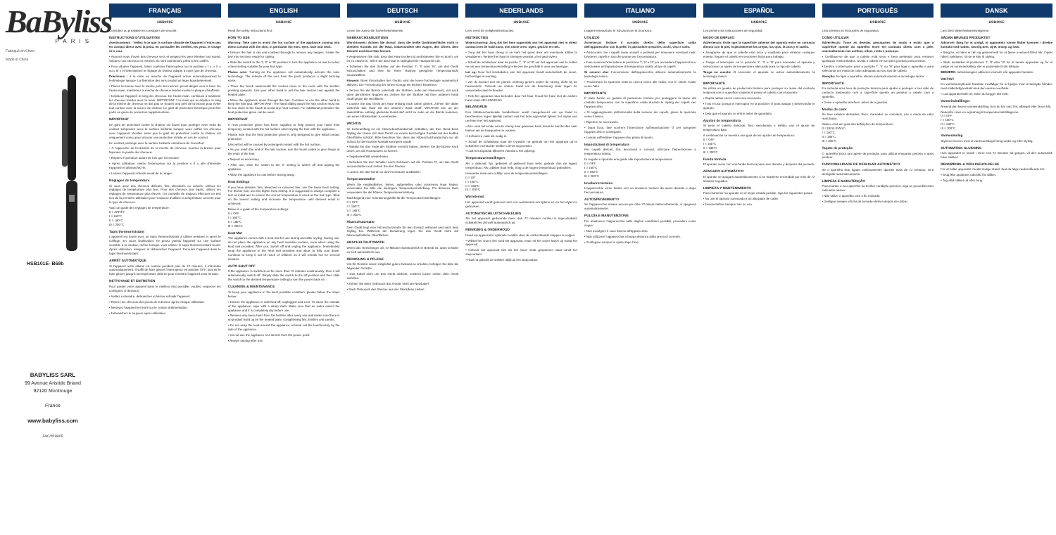BaByliss
PARIS
Fabriqué en Chine
Made in China
HSB101E- B69b
BABYLISS SARL
99 Avenue Aristide Briand
92120 Montrouge
France
www.babyliss.com
FAC/2019/05
FRANÇAIS
HSB101E
Consultez au préalable les consignes de sécurité.
INSTRUCTIONS D'UTILISATION
Avertissement : Veillez à ce que la surface chaude de l'appareil n'entre pas en contact direct avec la peau, en particulier les oreilles, les yeux, le visage et le cou.
• Assurez-vous d'avoir des cheveux secs et peignez-les pour éliminer tout nœud. Séparez vos cheveux en mèches. Ils sont maintenant prêts à être coiffés.
• Pour allumer l'appareil, faites coulisser l'interrupteur sur la position « I », « II » ou « III » et sélectionnez le réglage de chaleur adapté à votre type de cheveux.
Précisions : à la mise en marche de l'appareil active automatiquement la technologie ionique. La libération des ions produit un léger bourdonnement.
• Placez la brosse sous la mèche près des racines, picots dirigés vers le haut. De l'autre main, maintenez la mèche de cheveux tendue contre la plaque chauffante.
• Déplacez l'appareil le long des cheveux. De l'autre main, continuez à maintenir les cheveux tendus avec la main. IMPORTANT ! La main qui se déplace le long de la mèche de cheveux ne doit pas se trouver trop près de la brosse pour éviter tout contact avec la source de chaleur. Le gant de protection thermique peut être porté en guise de protection supplémentaire.
IMPORTANT
Un gant de protection contre la chaleur est fourni pour protéger votre main du contact temporaire avec la surface brûlante lorsque vous coiffez les cheveux avec l'appareil. Veuillez noter que le gant de protection contre la chaleur est uniquement conçu pour assurer une protection initiale en cas de contact.
Un contact prolongé avec la surface brûlante entraînera de l'inconfort.
• À l'approche de l'extrémité de la mèche de cheveux, tournez la brosse pour façonner la pointe des cheveux.
• Répétez l'opération autant de fois que nécessaire.
• Après utilisation, mettre l'interrupteur sur la position « 0 » afin d'éteindre l'appareil et débranchez-le.
• Laissez l'appareil refroidir avant de le ranger.
Réglages de température
Si vous avez des cheveux délicats, fins, décolorés ou colorés, utilisez les réglages de température plus bas. Pour des cheveux plus épais, utilisez les réglages de température plus élevés. On conseille de toujours effectuer un test lors de la première utilisation pour s'assurer d'utiliser la température correcte pour le type de cheveux.
Voici un guide des réglages de température :
0 = ARRÊT
I = 160°C
II = 180°C
III = 200°C
Tapis thermorésistant
L'appareil est fourni avec un tapis thermorésistant à utiliser pendant et après le coiffage. En cours d'utilisation, ne posez jamais l'appareil sur une surface sensible à la chaleur, même lorsque vous utilisez le tapis thermorésistant fourni. Après utilisation, éteignez et débranchez l'appareil. Enroulez l'appareil dans le tapis thermorésistant.
ARRÊT AUTOMATIQUE
Si l'appareil reste allumé en continu pendant plus de 72 minutes, il s'éteindra automatiquement. Il suffit de faire glisser l'interrupteur en position OFF, puis de le faire glisser jusqu'à la température désirée pour remettre l'appareil sous tension.
NETTOYAGE ET ENTRETIEN
Pour garder votre appareil dans le meilleur état possible, veuillez respecter les consignes ci-dessous :
• Veillez à éteindre, débrancher et laisser refroidir l'appareil.
• Retirez les cheveux des picots de la brosse après chaque utilisation.
• Nettoyez l'appareil en tirant sur le cordon d'alimentation.
• Débranchez-le toujours après utilisation.
ENGLISH
HSB101E
Read the safety instructions first.
HOW TO USE
Warning: Take care to avoid the hot surface of the appliance coming into direct contact with the skin, in particular the ears, eyes, face and neck.
• Ensure the hair is dry and combed through to remove any tangles. Divide the hair into sections ready for styling.
• Slide the switch to the 'I', 'II' or 'III' position to turn the appliance on and to select a heat setting suitable for your hair type.
Please note: Turning on the appliance will automatically activate the ionic technology. The release of the ions from the ports produces a slight buzzing noise.
• Place the brush underneath the section close to the roots with the bristles pointing upwards. Use your other hand to pull the hair section taut against the heated plate.
• Move the appliance down through the hair. Continue to use the other hand to keep the hair taut. IMPORTANT! The hand sliding down the hair section must not be too close to the brush to avoid any heat contact. For additional protection the heat protective glove can be worn.
IMPORTANT
A heat protective glove has been supplied to help protect your hand from temporary contact with the hot surface when styling the hair with the appliance.
Please note that the heat protective glove is only designed to give initial contact protection.
Discomfort will be caused by prolonged contact with the hot surface.
• As you reach the end of the hair section, turn the brush under to give shape at the ends of the hair.
• Repeat as necessary.
• After use, slide the switch to the '0' setting to switch off and unplug the appliance.
• Allow the appliance to cool before storing away.
Heat Settings
If you have delicate, fine, bleached or coloured hair, use the lower heat setting. For thicker hair, use the higher heat setting. It is suggested to always complete a test on initial use to ensure the correct temperature is used on the hair type. Start on the lowest setting and increase the temperature until desired result is achieved.
Below is a guide of the temperature settings:
0 = OFF
I = 160°C
II = 180°C
III = 200°C
Heat Mat
The appliance comes with a heat mat for use during and after styling. During use, do not place the appliance on any heat sensitive surface, even when using the heat mat provided. After use, switch off and unplug the appliance. Immediately wrap the appliance in the heat mat provided and allow to fully cool down. Continue to keep it out of reach of children as it will remain hot for several minutes.
AUTO SHUT OFF
If the appliance is switched on for more than 72 minutes continuously, then it will automatically switch off. Simply slide the switch to the off position and then slide the switch to the desired temperature setting to turn the power back on.
CLEANING & MAINTENANCE
To keep your appliance in the best possible condition, please follow the steps below:
• Ensure the appliance is switched off, unplugged and cool. To clean the outside of the appliance, wipe with a damp cloth. Make sure that no water enters the appliance and it is completely dry before use.
• Remove any loose hairs from the bristles after every use and make sure there is no product build up on the heated plate, straightening fins, bristles and combs.
• Do not wrap the lead around the appliance, instead coil the lead loosely by the side of the appliance.
• Do not use the appliance at a stretch from the power point.
• Always unplug after use.
DEUTSCH
HSB101E
Lesen Sie zuerst die Sicherheitshinweise.
GEBRAUCHSANLEITUNG
Warnhinweis: Achten Sie darauf, dass die heiße Gerätoberfläche nicht in direkten Kontakt mit der Haut, insbesondere den Augen, den Ohren, dem Gesicht und dem Hals kommt.
• Vergewissern Sie sich, dass das Haar trocken ist und kämmen Sie es durch, um es zu entwirren. Teilen Sie das Haar in stylingbereite Haarpartien ab.
• Schieben Sie den Schalter auf die Position 'I', 'II' oder 'III', um das Gerät einzuschalten und eine für Ihren Haartyp geeignete Temperaturstufe auszuwählen.
Hinweis: Beim Einschalten des Geräts wird die Ionen-Technologie automatisch aktiviert. Die Freisetzung der Ionen erzeugt ein leichtes Brummen.
• Setzen Sie die Bürste unterhalb der Strähne, nahe am Haaransatz, mit nach oben gerichteten Noppen an. Ziehen Sie die Strähne mit Ihrer anderen Hand straff gegen die Heizfläche.
• Lassen Sie das Gerät am Haar entlang nach unten gleiten. Ziehen Sie dabei weiterhin das Haar mit der anderen Hand straff. WICHTIG! Die an der Haarsträhne entlang gleitende Hand darf nicht zu nahe an die Bürste kommen, um einen Hitzekontakt zu vermeiden.
WICHTIG
Im Lieferumfang ist ein Hitzeschutzhandschuh enthalten, der Ihre Hand beim Styling der Haare mit dem Gerät vor einem kurzzeitigen Kontakt mit der heißen Oberfläche schützt. Bitte beachten Sie, dass der Hitzeschutzhandschuh nur als Schutz für den kurzen Kontakt konzipiert wurde.
• Sobald Sie das Ende der Strähne erreicht haben, drehen Sie die Bürste nach unten, um die Haarspitzen zu formen.
• Gegebenenfalls wiederholen.
• Schieben Sie den Schalter nach Gebrauch auf die Position '0', um das Gerät auszuschalten und ziehen Sie den Stecker.
• Lassen Sie das Gerät vor dem Verstauen auskühlen.
Temperaturstufen
Wenn Sie empfindliches, feines, aufgehelltes oder coloriertes Haar haben, verwenden Sie bitte die niedrigere Temperatureinstellung. Für dickeres Haar verwenden Sie die höhere Temperatureinstellung.
Nachfolgend eine Orientierungshilfe für die Temperatureinstellungen:
0 = OFF
I = 160°C
II = 180°C
III = 200°C
Hitzeschutzmatte
Dem Gerät liegt eine Hitzeschutzmatte für den Einsatz während und nach dem Styling bei. Während der Benutzung legen Sie das Gerät nicht auf hitzeempfindliche Oberflächen.
ABSCHALTAUTOMATIK
Wenn das Gerät länger als 72 Minuten kontinuierlich in Betrieb ist, dann schaltet es sich automatisch aus.
REINIGUNG & PFLEGE
Um Ihr Gerät in einem möglichst guten Zustand zu erhalten, befolgen Sie bitte die folgenden Schritte:
• Das Kabel nicht um das Gerät wickeln, sondern locker neben dem Gerät aufrollen.
• Ziehen Sie beim Gebrauch das Geräts nicht am Netzkabel.
• Nach Gebrauch den Stecker aus der Steckdose ziehen.
NEDERLANDS
HSB101E
Lees eerst de veiligheidsinstructies.
INSTRUCTIES
Waarschuwing: Zorg dat het hete oppervlak van het apparaat niet in direct contact met de huid komt, met name oren, ogen, gezicht en nek.
• Zorg dat het haar droog is en kam het goed door om eventuele klitten te verwijderen. Verdeel het haar in strengen voordat u het gaat stylen.
• Schuif de schakelaar naar de positie 'I', 'II' of 'III' om het apparaat aan te zetten en om een temperatuurinstelling te kiezen die geschikt is voor uw haartype.
Let op: Door het inschakelen van het apparaat treedt automatisch de ionen-technologie in werking.
• Zet de borstel met de pinnen omhoog gericht onder de streng, dicht bij de haarwortels. Gebruik uw andere hand om de haarstreng strak tegen de verwarmde plaat te houden.
• Trek het apparaat naar beneden door het haar. Houd het haar met de andere hand strak. BELANGRIJK!
BELANGRIJK
Een hittebeschermende handschoen wordt meegeleverd om uw hand te beschermen tegen tijdelijk contact met het hete oppervlak tijdens het stylen van uw haar met het apparaat.
• Als u aan het einde van de streng haar gekomen bent, draai de borstel dan naar binnen om de haarpunten te vormen.
• Herhaal zo vaak als nodig is.
• Schuif de schakelaar naar de 0-positie na gebruik om het apparaat uit te schakelen en haal de stekker uit het stopcontact.
• Laat het apparaat afkoelen voordat u het opbergt.
Temperatuurinstellingen
Als u delicaat, fijn, gebleekt of gekleurd haar hebt, gebruik dan de lagere temperatuur. Als u dikker haar hebt, mag u de hogere temperatuur gebruiken.
Hieronder staat een richtlijn voor de temperatuurinstellingen:
0 = UIT
I = 160°C
II = 180°C
III = 200°C
Warmtemat
Het apparaat wordt geleverd met een warmtemat om tijdens en na het stylen te gebruiken.
AUTOMATISCHE UITSCHAKELING
Als het apparaat gedurende meer dan 72 minuten continu is ingeschakeld, schakelt het zichzelf automatisch uit.
REINIGING & ONDERHOUD
Houd uw apparaat in optimale conditie door de onderstaande stappen te volgen:
• Wikkel het snoer niet rond het apparaat, maar rol het snoer losjes op naast het apparaat.
• Gebruik het apparaat niet als het snoer strak gespannen staat vanaf het stopcontact.
• Haal na gebruik de stekker altijd uit het stopcontact.
ITALIANO
HSB101E
Leggere innanzitutto le istruzioni per la sicurezza.
UTILIZZO
Avvertenza: Evitare il contatto diretto della superficie calda dell'apparecchio con la pelle, in particolare orecchie, occhi, viso e collo.
• Assicurarsi che i capelli siano asciutti e pettinati per rimuovere eventuali nodi. Dividere i capelli in ciocche pronte per l'acconciatura.
• Fare scorrere l'interruttore in posizione 'I', 'II' o 'III' per accendere l'apparecchio e selezionare un'impostazione di temperatura adatta al tipo di capelli.
Si osservi che: L'accensione dell'apparecchio attiverà automaticamente la tecnologia ionica.
• Posizionare la spazzola sotto la ciocca vicino alle radici, con le setole rivolte verso l'alto.
IMPORTANTE
È stato fornito un guanto di protezione termica per proteggere la mano dal contatto temporaneo con la superficie calda durante lo styling dei capelli con l'apparecchio.
• Al raggiungimento dell'estremità della sezione dei capelli, girare la spazzola verso il basso.
• Ripetere se necessario.
• Dopo l'uso, fare scorrere l'interruttore sull'impostazione '0' per spegnere l'apparecchio e scollegarlo.
• Lasciar raffreddare l'apparecchio prima di riporlo.
Impostazioni di temperatura
Per capelli delicati, fini, decolorati o colorati, utilizzare l'impostazione a temperatura ridotta.
Di seguito è riportata una guida alle impostazioni di temperatura:
0 = OFF
I = 160°C
II = 180°C
III = 200°C
Involucro termico
L'apparecchio viene fornito con un involucro termico da usare durante e dopo l'acconciatura.
AUTOSPEGNIMENTO
Se l'apparecchio rimane acceso per oltre 72 minuti ininterrottamente, si spegnerà automaticamente.
PULIZIA E MANUTENZIONE
Per mantenere l'apparecchio nelle migliori condizioni possibili, procedere come segue:
• Non avvolgere il cavo intorno all'apparecchio.
• Non utilizzare l'apparecchio a troppa distanza dalla presa di corrente.
• Scollegare sempre la spina dopo l'uso.
ESPAÑOL
HSB101E
Lea primero las instrucciones de seguridad.
MODO DE EMPLEO
Advertencia: Evite que la superficie caliente del aparato entre en contacto directo con la piel, especialmente las orejas, los ojos, la cara y el cuello.
• Asegúrese de que el cabello esté seco y cepíllado para eliminar cualquier enredo. Separe el cabello en secciones listas para trabajar.
• Ponga el interruptor en la posición 'I', 'II' o 'III' para encender el aparato y seleccionar un ajuste de temperatura adecuado para su tipo de cabello.
Tenga en cuenta: Al encender el aparato se activa automáticamente la tecnología iónica.
IMPORTANTE
Se utiliza un guante de protección térmica para proteger su mano del contacto temporal con la superficie caliente al peinar el cabello con el aparato.
• Repita tantas veces como sea necesario.
• Tras el uso, ponga el interruptor en la posición '0' para apagar y desenchufar el aparato.
• Deje que el aparato se enfríe antes de guardarlo.
Ajustes de temperatura
Si tiene el cabello delicado, fino, decolorado o teñido, use el ajuste de temperatura baja.
A continuación se muestra una guía de los ajustes de temperatura:
0 = OFF
I = 160°C
II = 180°C
III = 200°C
Funda térmica
El aparato viene con una funda térmica para usar durante y después del peinado.
APAGADO AUTOMÁTICO
El aparato se apagará automáticamente si se mantiene encendido por más de 72 minutos seguidos.
LIMPIEZA Y MANTENIMIENTO
Para mantener su aparato en el mejor estado posible, siga los siguientes pasos:
• No use el aparato conectado a un alargador de cable.
• Desenchúfelo siempre tras su uso.
PORTUGUÊS
HSB101E
Leia primeiro as instruções de segurança.
COMO UTILIZAR
Advertência: Tome as devidas precauções de modo a evitar que a superfície quente do aparelho entre em contacto direto com a pele, nomeadamente nas orelhas, olhos, rosto e pescoço.
• Certifique-se de que o cabelo está seco e bem penteado para remover quaisquer emaranhados. Divida o cabelo em secções prontas para pentear.
• Deslize o interruptor para a posição 'I', 'II' ou 'III' para ligar o aparelho e para selecionar um modo de calor adequado ao seu tipo de cabelo.
Atenção: Ao ligar o aparelho, ativará automaticamente a tecnologia iónica.
IMPORTANTE
Foi incluída uma luva de proteção térmica para ajudar a proteger a sua mão do contacto temporário com a superfície quente ao pentear o cabelo com o aparelho.
• Deixe o aparelho arrefecer antes de o guardar.
Modos de calor
Se tiver cabelos delicados, finos, clareados ou coloridos, use o modo de calor mais baixo.
Abaixo está um guia das definições de temperatura:
0 = DESLIGADO
I = 160°C
II = 180°C
III = 200°C
Tapete de proteção
O aparelho inclui um tapete de proteção para utilizar enquanto penteia e após pentear.
FUNCIONALIDADE DE DESLIGAR AUTOMÁTICO
Se o aparelho ficar ligado continuamente durante mais de 72 minutos, será desligado automaticamente.
LIMPEZA E MANUTENÇÃO
Para manter o seu aparelho na melhor condição possível, siga os procedimentos indicados abaixo:
• Não utilize o aparelho com o fio esticado.
• Desligue sempre a ficha da tomada elétrica depois de utilizar.
DANSK
HSB101E
Læs først sikkerhedsanvisningerne.
SÅDAN BRUGES PRODUKTET
Advarsel: Sørg for at undgå, at apparatets varme flader kommer i direkte kontakt med huden, navnlig ører, øjne, ansigt og hals.
• Sørg for, at håret er tørt og gennemredt for at fjerne eventuelt filtret hår. Opdel håret i sektioner, så de er klar til styling.
• Skub kontakten til positionen 'I', 'II' eller 'III' for at tænde apparatet og for at vælge en varmeindstilling, der er passende til din hårtype.
BEMÆRK: Ionteknologien aktiveres normalt, når apparatet tændes.
VIGTIGT
En varmebeskyttende handske medfølger for at hjælpe med at beskytte hånden mod midlertidig kontakt med den varme overflade.
• Lad apparatet køle af, inden du lægger det væk.
Varmeindstillinger
Anvend den lavere varmeindstilling, hvis du har sart, fint, afbleget eller farvet hår.
Nedenfor vises en vejledning til temperaturindstillingerne:
0 = OFF
I = 160°C
II = 180°C
III = 200°C
Varmeomslag
Stylerен leveres med et varmeomslag til brug under og efter styling.
AUTOMATISK SLUKNING
Hvis apparatet er tændt i mere end 72 minutter ad gangen, vil den automatisk blive slukket.
RENGØRING & VEDLIGEHOLDELSE
For at holde apparatet i bedst mulige stand, skal du følge nedenstående trin:
• Brug ikke apparatet udstrakt fra stikket.
• Tag altid stikket ud efter brug.